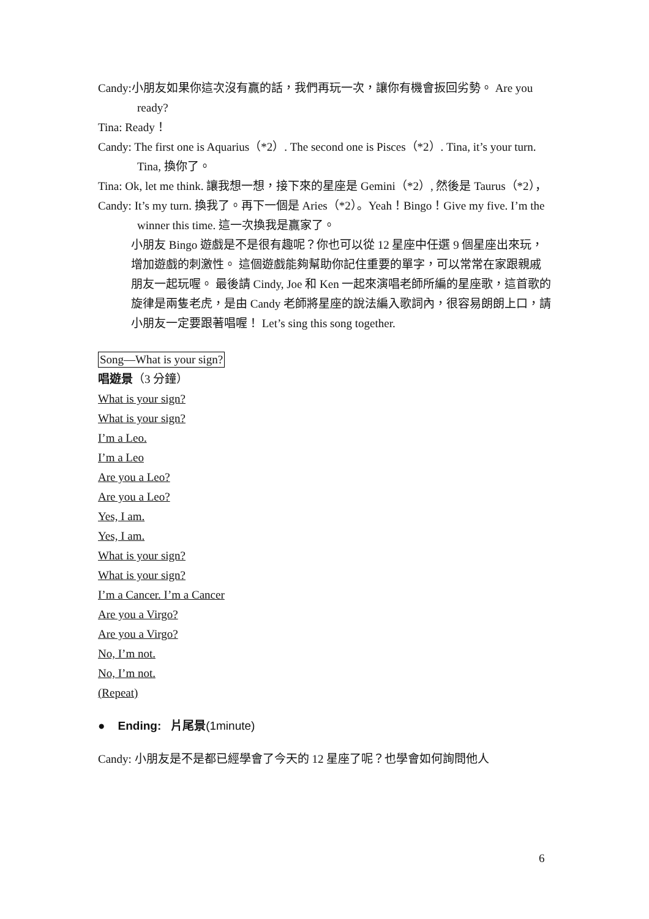Candy:小朋友如果你這次沒有贏的話，我們再玩一次，讓你有機會扳回劣勢。 Are you ready?
Tina: Ready！
Candy: The first one is Aquarius（*2）. The second one is Pisces（*2）. Tina, it’s your turn. Tina, 換你了。
Tina: Ok, let me think. 讓我想一想，接下來的星座是 Gemini（*2）, 然後是 Taurus（*2），
Candy: It’s my turn. 換我了。再下一個是 Aries（*2）。Yeah！Bingo！Give my five. I’m the winner this time. 這一次換我是贏家了。
小朋友 Bingo 遊戲是不是很有趣呢？你也可以從 12 星座中任選 9 個星座出來玩，增加遊戲的刺激性。 這個遊戲能夠幫助你記住重要的單字，可以常常在家跟親戚朋友一起玩喔。 最後請 Cindy, Joe 和 Ken 一起來演唱老師所編的星座歌，這首歌的旋律是兩隻老虎，是由 Candy 老師將星座的說法編入歌詞內，很容易朗朗上口，請小朋友一定要跟著唱喔！ Let’s sing this song together.
Song—What is your sign?
唱遊景（3 分鐘）
What is your sign?
What is your sign?
I’m a Leo.
I’m a Leo
Are you a Leo?
Are you a Leo?
Yes, I am.
Yes, I am.
What is your sign?
What is your sign?
I’m a Cancer. I’m a Cancer
Are you a Virgo?
Are you a Virgo?
No, I’m not.
No, I’m not.
(Repeat)
● Ending: 片尾景(1minute)
Candy: 小朋友是不是都已經學會了今天的 12 星座了呢？也學會如何詢問他人
6